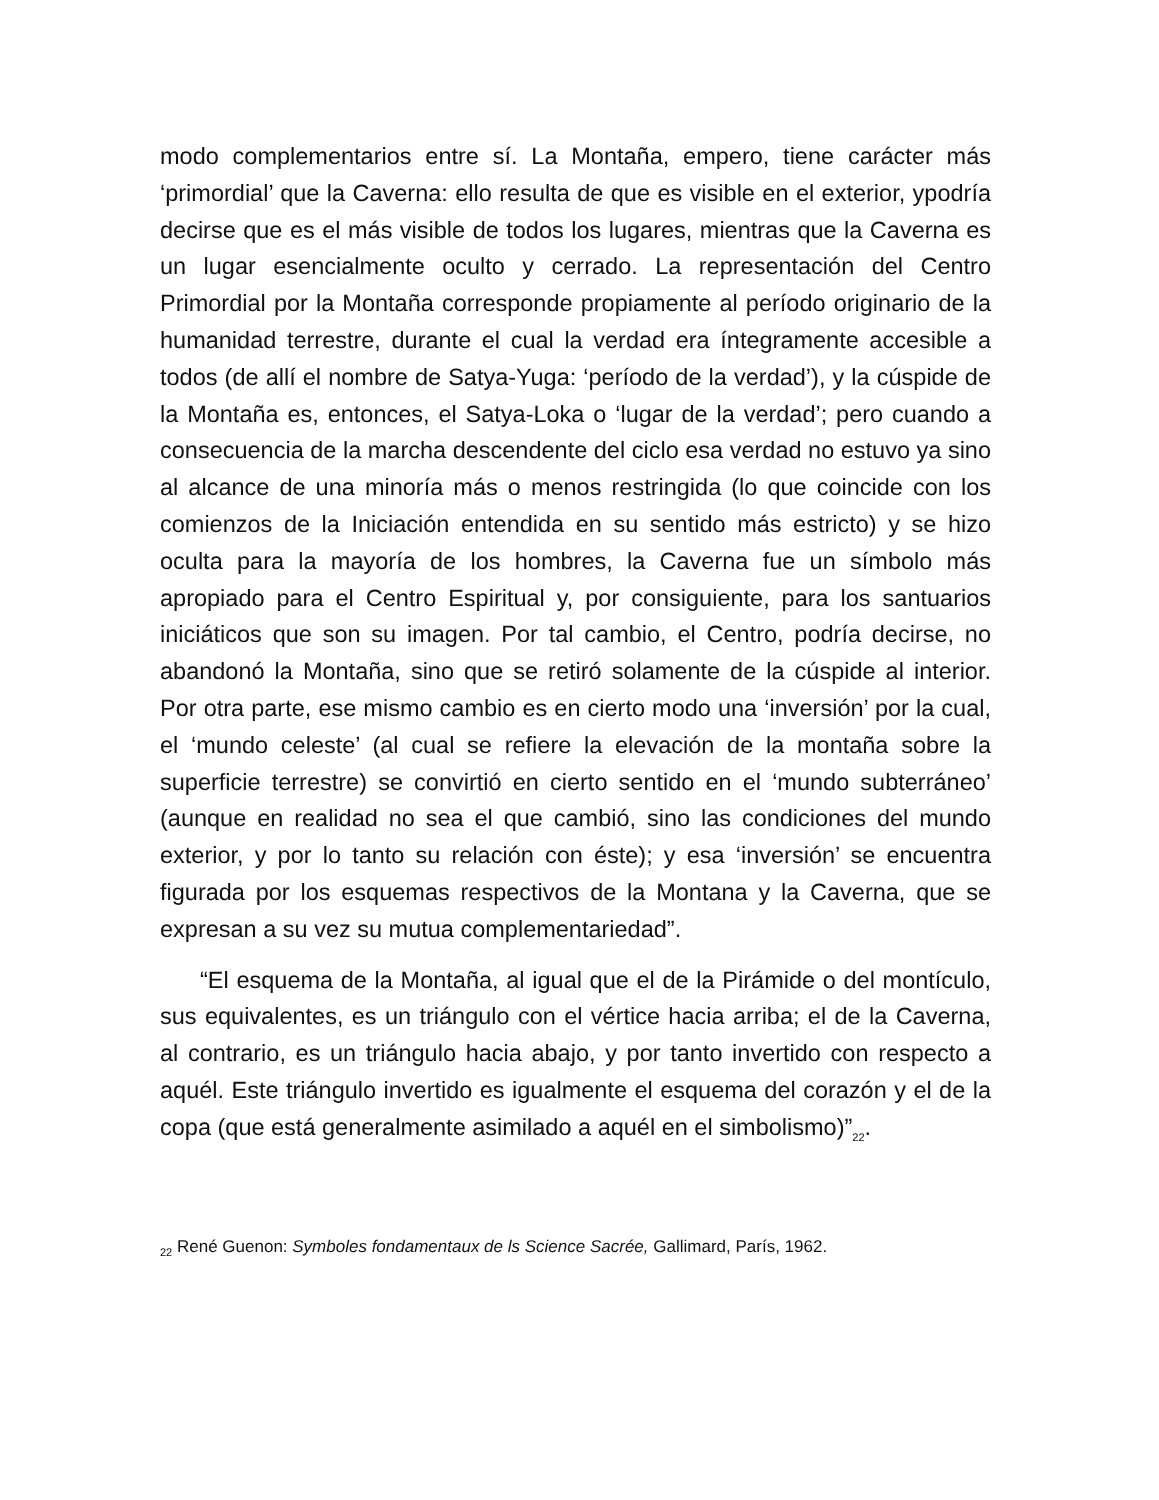modo complementarios entre sí. La Montaña, empero, tiene carácter más ‘primordial’ que la Caverna: ello resulta de que es visible en el exterior, ypodría decirse que es el más visible de todos los lugares, mientras que la Caverna es un lugar esencialmente oculto y cerrado. La representación del Centro Primordial por la Montaña corresponde propiamente al período originario de la humanidad terrestre, durante el cual la verdad era íntegramente accesible a todos (de allí el nombre de Satya-Yuga: ‘período de la verdad’), y la cúspide de la Montaña es, entonces, el Satya-Loka o ‘lugar de la verdad’; pero cuando a consecuencia de la marcha descendente del ciclo esa verdad no estuvo ya sino al alcance de una minoría más o menos restringida (lo que coincide con los comienzos de la Iniciación entendida en su sentido más estricto) y se hizo oculta para la mayoría de los hombres, la Caverna fue un símbolo más apropiado para el Centro Espiritual y, por consiguiente, para los santuarios iniciáticos que son su imagen. Por tal cambio, el Centro, podría decirse, no abandonó la Montaña, sino que se retiró solamente de la cúspide al interior. Por otra parte, ese mismo cambio es en cierto modo una ‘inversión’ por la cual, el ‘mundo celeste’ (al cual se refiere la elevación de la montaña sobre la superficie terrestre) se convirtió en cierto sentido en el ‘mundo subterráneo’ (aunque en realidad no sea el que cambió, sino las condiciones del mundo exterior, y por lo tanto su relación con éste); y esa ‘inversión’ se encuentra figurada por los esquemas respectivos de la Montana y la Caverna, que se expresan a su vez su mutua complementariedad”.
“El esquema de la Montaña, al igual que el de la Pirámide o del montículo, sus equivalentes, es un triángulo con el vértice hacia arriba; el de la Caverna, al contrario, es un triángulo hacia abajo, y por tanto invertido con respecto a aquél. Este triángulo invertido es igualmente el esquema del corazón y el de la copa (que está generalmente asimilado a aquél en el simbolismo)”<sub>22</sub>.
<sub>22</sub> René Guenon: Symboles fondamentaux de ls Science Sacrée, Gallimard, París, 1962.